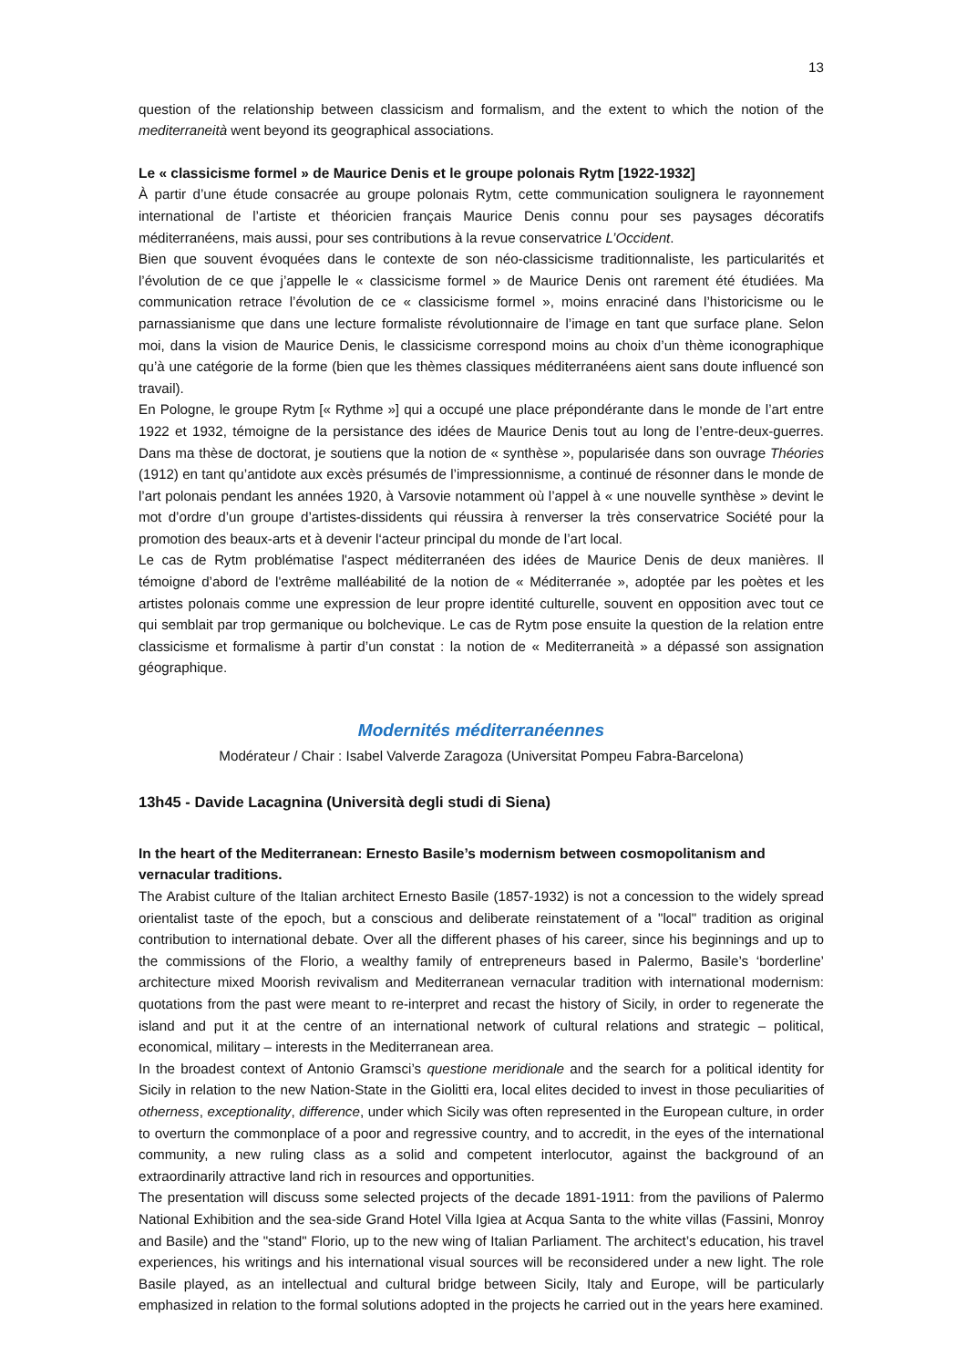13
question of the relationship between classicism and formalism, and the extent to which the notion of the mediterraneità went beyond its geographical associations.
Le « classicisme formel » de Maurice Denis et le groupe polonais Rytm [1922-1932]
À partir d’une étude consacrée au groupe polonais Rytm, cette communication soulignera le rayonnement international de l’artiste et théoricien français Maurice Denis connu pour ses paysages décoratifs méditerranéens, mais aussi, pour ses contributions à la revue conservatrice L’Occident.
Bien que souvent évoquées dans le contexte de son néo-classicisme traditionnaliste, les particularités et l’évolution de ce que j’appelle le « classicisme formel » de Maurice Denis ont rarement été étudiées. Ma communication retrace l’évolution de ce « classicisme formel », moins enraciné dans l’historicisme ou le parnassianisme que dans une lecture formaliste révolutionnaire de l’image en tant que surface plane. Selon moi, dans la vision de Maurice Denis, le classicisme correspond moins au choix d’un thème iconographique qu’à une catégorie de la forme (bien que les thèmes classiques méditerranéens aient sans doute influencé son travail).
En Pologne, le groupe Rytm [« Rythme »] qui a occupé une place prépondérante dans le monde de l’art entre 1922 et 1932, témoigne de la persistance des idées de Maurice Denis tout au long de l’entre-deux-guerres. Dans ma thèse de doctorat, je soutiens que la notion de « synthèse », popularisée dans son ouvrage Théories (1912) en tant qu’antidote aux excès présumés de l’impressionnisme, a continué de résonner dans le monde de l’art polonais pendant les années 1920, à Varsovie notamment où l’appel à « une nouvelle synthèse » devint le mot d’ordre d’un groupe d’artistes-dissidents qui réussira à renverser la très conservatrice Société pour la promotion des beaux-arts et à devenir l‘acteur principal du monde de l’art local.
Le cas de Rytm problématise l'aspect méditerranéen des idées de Maurice Denis de deux manières. Il témoigne d’abord de l'extrême malléabilité de la notion de « Méditerranée », adoptée par les poètes et les artistes polonais comme une expression de leur propre identité culturelle, souvent en opposition avec tout ce qui semblait par trop germanique ou bolchevique. Le cas de Rytm pose ensuite la question de la relation entre classicisme et formalisme à partir d’un constat : la notion de « Mediterraneità » a dépassé son assignation géographique.
Modernités méditerranéennes
Modérateur / Chair : Isabel Valverde Zaragoza (Universitat Pompeu Fabra-Barcelona)
13h45 - Davide Lacagnina (Università degli studi di Siena)
In the heart of the Mediterranean: Ernesto Basile’s modernism between cosmopolitanism and vernacular traditions.
The Arabist culture of the Italian architect Ernesto Basile (1857-1932) is not a concession to the widely spread orientalist taste of the epoch, but a conscious and deliberate reinstatement of a "local" tradition as original contribution to international debate. Over all the different phases of his career, since his beginnings and up to the commissions of the Florio, a wealthy family of entrepreneurs based in Palermo, Basile’s ‘borderline’ architecture mixed Moorish revivalism and Mediterranean vernacular tradition with international modernism: quotations from the past were meant to re-interpret and recast the history of Sicily, in order to regenerate the island and put it at the centre of an international network of cultural relations and strategic – political, economical, military – interests in the Mediterranean area.
In the broadest context of Antonio Gramsci’s questione meridionale and the search for a political identity for Sicily in relation to the new Nation-State in the Giolitti era, local elites decided to invest in those peculiarities of otherness, exceptionality, difference, under which Sicily was often represented in the European culture, in order to overturn the commonplace of a poor and regressive country, and to accredit, in the eyes of the international community, a new ruling class as a solid and competent interlocutor, against the background of an extraordinarily attractive land rich in resources and opportunities.
The presentation will discuss some selected projects of the decade 1891-1911: from the pavilions of Palermo National Exhibition and the sea-side Grand Hotel Villa Igiea at Acqua Santa to the white villas (Fassini, Monroy and Basile) and the "stand" Florio, up to the new wing of Italian Parliament. The architect’s education, his travel experiences, his writings and his international visual sources will be reconsidered under a new light. The role Basile played, as an intellectual and cultural bridge between Sicily, Italy and Europe, will be particularly emphasized in relation to the formal solutions adopted in the projects he carried out in the years here examined.